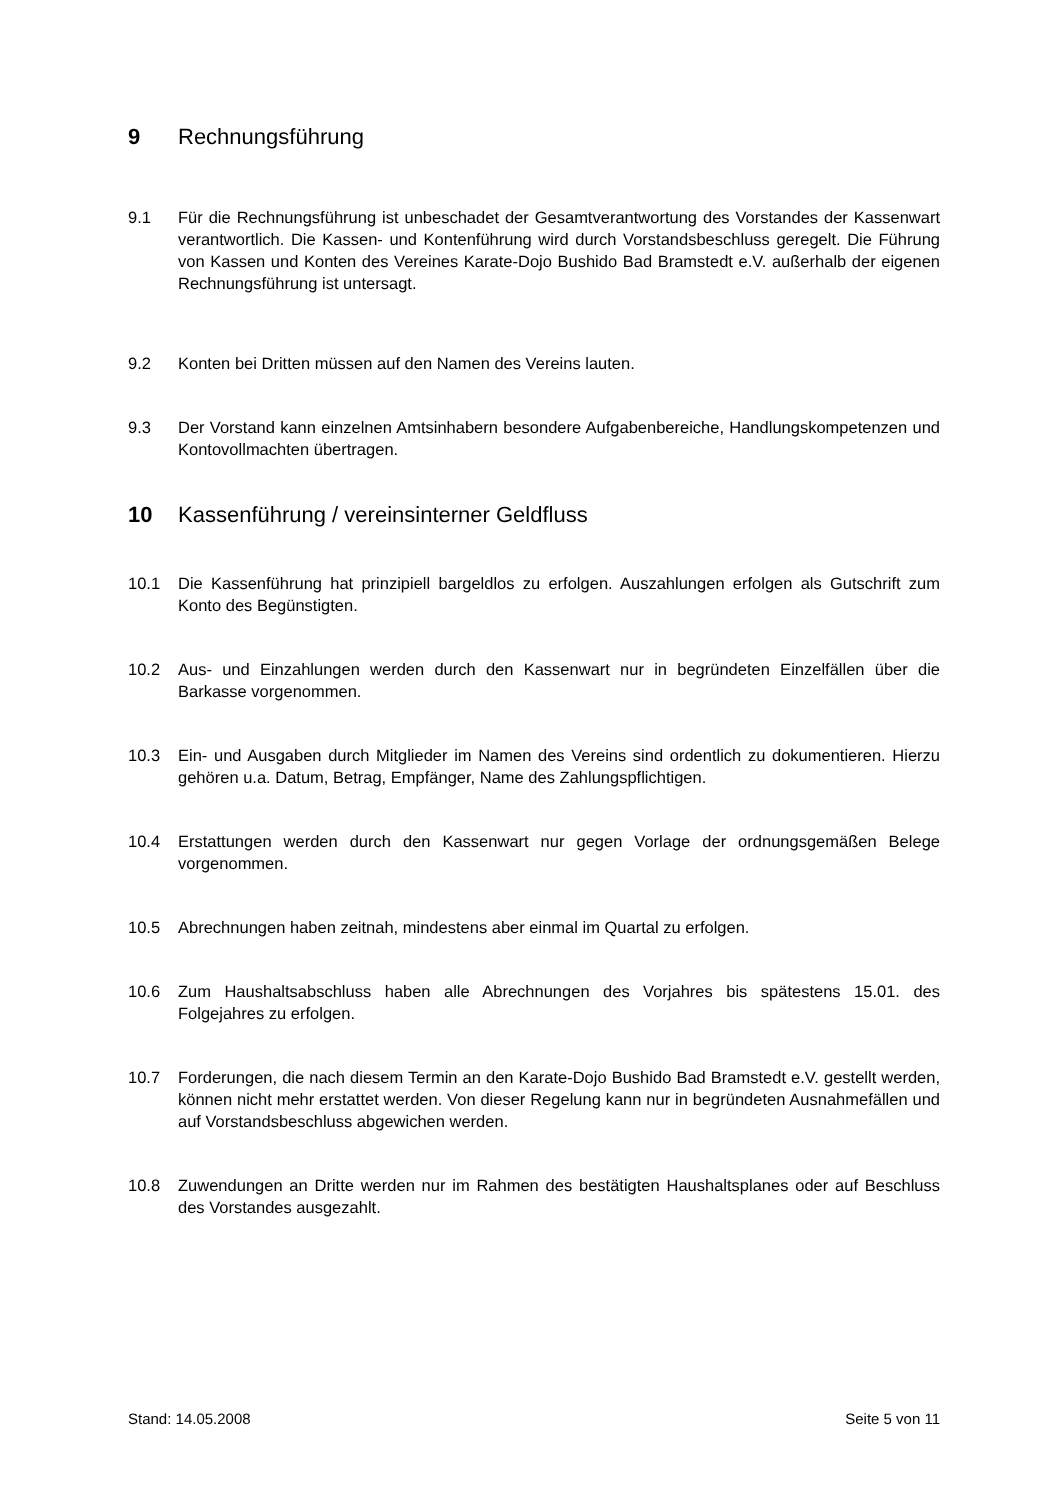9 Rechnungsführung
9.1 Für die Rechnungsführung ist unbeschadet der Gesamtverantwortung des Vorstandes der Kassenwart verantwortlich. Die Kassen- und Kontenführung wird durch Vorstandsbeschluss geregelt. Die Führung von Kassen und Konten des Vereines Karate-Dojo Bushido Bad Bramstedt e.V. außerhalb der eigenen Rechnungsführung ist untersagt.
9.2 Konten bei Dritten müssen auf den Namen des Vereins lauten.
9.3 Der Vorstand kann einzelnen Amtsinhabern besondere Aufgabenbereiche, Handlungskompetenzen und Kontovollmachten übertragen.
10 Kassenführung / vereinsinterner Geldfluss
10.1 Die Kassenführung hat prinzipiell bargeldlos zu erfolgen. Auszahlungen erfolgen als Gutschrift zum Konto des Begünstigten.
10.2 Aus- und Einzahlungen werden durch den Kassenwart nur in begründeten Einzelfällen über die Barkasse vorgenommen.
10.3 Ein- und Ausgaben durch Mitglieder im Namen des Vereins sind ordentlich zu dokumentieren. Hierzu gehören u.a. Datum, Betrag, Empfänger, Name des Zahlungspflichtigen.
10.4 Erstattungen werden durch den Kassenwart nur gegen Vorlage der ordnungsgemäßen Belege vorgenommen.
10.5 Abrechnungen haben zeitnah, mindestens aber einmal im Quartal zu erfolgen.
10.6 Zum Haushaltsabschluss haben alle Abrechnungen des Vorjahres bis spätestens 15.01. des Folgejahres zu erfolgen.
10.7 Forderungen, die nach diesem Termin an den Karate-Dojo Bushido Bad Bramstedt e.V. gestellt werden, können nicht mehr erstattet werden. Von dieser Regelung kann nur in begründeten Ausnahmefällen und auf Vorstandsbeschluss abgewichen werden.
10.8 Zuwendungen an Dritte werden nur im Rahmen des bestätigten Haushaltsplanes oder auf Beschluss des Vorstandes ausgezahlt.
Stand: 14.05.2008 Seite 5 von 11